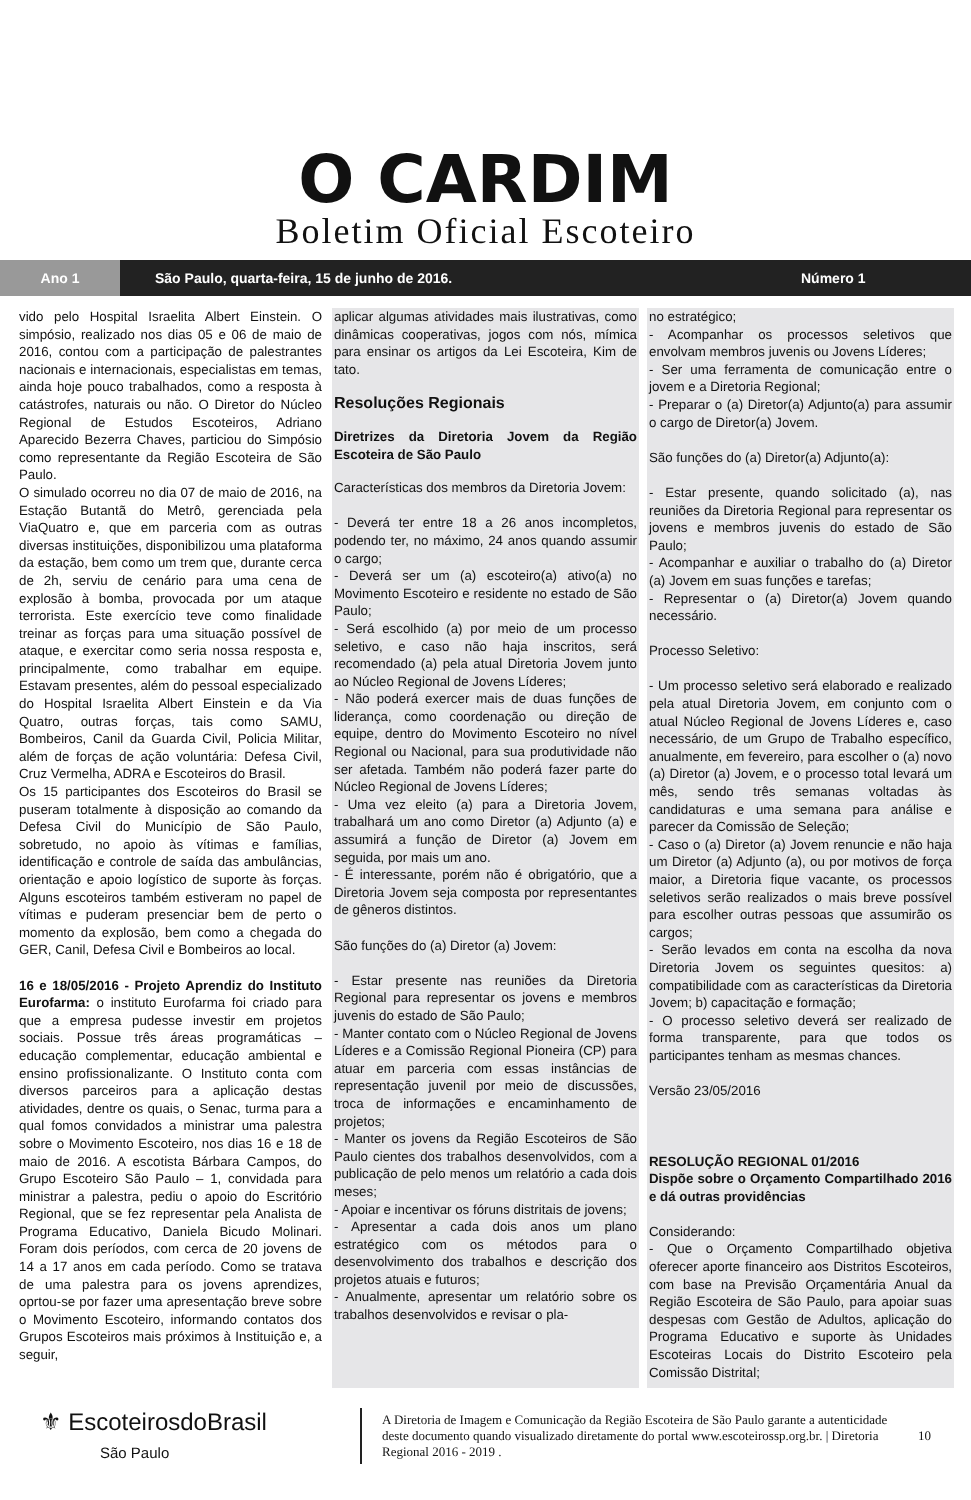O CARDIM
Boletim Oficial Escoteiro
Ano 1
São Paulo, quarta-feira, 15 de junho de 2016.
Número 1
vido pelo Hospital Israelita Albert Einstein. O simpósio, realizado nos dias 05 e 06 de maio de 2016, contou com a participação de palestrantes nacionais e internacionais, especialistas em temas, ainda hoje pouco trabalhados, como a resposta à catástrofes, naturais ou não. O Diretor do Núcleo Regional de Estudos Escoteiros, Adriano Aparecido Bezerra Chaves, particiou do Simpósio como representante da Região Escoteira de São Paulo.
O simulado ocorreu no dia 07 de maio de 2016, na Estação Butantã do Metrô, gerenciada pela ViaQuatro e, que em parceria com as outras diversas instituições, disponibilizou uma plataforma da estação, bem como um trem que, durante cerca de 2h, serviu de cenário para uma cena de explosão à bomba, provocada por um ataque terrorista. Este exercício teve como finalidade treinar as forças para uma situação possível de ataque, e exercitar como seria nossa resposta e, principalmente, como trabalhar em equipe. Estavam presentes, além do pessoal especializado do Hospital Israelita Albert Einstein e da Via Quatro, outras forças, tais como SAMU, Bombeiros, Canil da Guarda Civil, Policia Militar, além de forças de ação voluntária: Defesa Civil, Cruz Vermelha, ADRA e Escoteiros do Brasil.
Os 15 participantes dos Escoteiros do Brasil se puseram totalmente à disposição ao comando da Defesa Civil do Município de São Paulo, sobretudo, no apoio às vítimas e famílias, identificação e controle de saída das ambulâncias, orientação e apoio logístico de suporte às forças. Alguns escoteiros também estiveram no papel de vítimas e puderam presenciar bem de perto o momento da explosão, bem como a chegada do GER, Canil, Defesa Civil e Bombeiros ao local.
16 e 18/05/2016 - Projeto Aprendiz do Instituto Eurofarma: o instituto Eurofarma foi criado para que a empresa pudesse investir em projetos sociais. Possue três áreas programáticas – educação complementar, educação ambiental e ensino profissionalizante. O Instituto conta com diversos parceiros para a aplicação destas atividades, dentre os quais, o Senac, turma para a qual fomos convidados a ministrar uma palestra sobre o Movimento Escoteiro, nos dias 16 e 18 de maio de 2016. A escotista Bárbara Campos, do Grupo Escoteiro São Paulo – 1, convidada para ministrar a palestra, pediu o apoio do Escritório Regional, que se fez representar pela Analista de Programa Educativo, Daniela Bicudo Molinari. Foram dois períodos, com cerca de 20 jovens de 14 a 17 anos em cada período. Como se tratava de uma palestra para os jovens aprendizes, oprtou-se por fazer uma apresentação breve sobre o Movimento Escoteiro, informando contatos dos Grupos Escoteiros mais próximos à Instituição e, a seguir,
aplicar algumas atividades mais ilustrativas, como dinâmicas cooperativas, jogos com nós, mímica para ensinar os artigos da Lei Escoteira, Kim de tato.
Resoluções Regionais
Diretrizes da Diretoria Jovem da Região Escoteira de São Paulo
Características dos membros da Diretoria Jovem:
- Deverá ter entre 18 a 26 anos incompletos, podendo ter, no máximo, 24 anos quando assumir o cargo;
- Deverá ser um (a) escoteiro(a) ativo(a) no Movimento Escoteiro e residente no estado de São Paulo;
- Será escolhido (a) por meio de um processo seletivo, e caso não haja inscritos, será recomendado (a) pela atual Diretoria Jovem junto ao Núcleo Regional de Jovens Líderes;
- Não poderá exercer mais de duas funções de liderança, como coordenação ou direção de equipe, dentro do Movimento Escoteiro no nível Regional ou Nacional, para sua produtividade não ser afetada. Também não poderá fazer parte do Núcleo Regional de Jovens Líderes;
- Uma vez eleito (a) para a Diretoria Jovem, trabalhará um ano como Diretor (a) Adjunto (a) e assumirá a função de Diretor (a) Jovem em seguida, por mais um ano.
- É interessante, porém não é obrigatório, que a Diretoria Jovem seja composta por representantes de gêneros distintos.
São funções do (a) Diretor (a) Jovem:
- Estar presente nas reuniões da Diretoria Regional para representar os jovens e membros juvenis do estado de São Paulo;
- Manter contato com o Núcleo Regional de Jovens Líderes e a Comissão Regional Pioneira (CP) para atuar em parceria com essas instâncias de representação juvenil por meio de discussões, troca de informações e encaminhamento de projetos;
- Manter os jovens da Região Escoteiros de São Paulo cientes dos trabalhos desenvolvidos, com a publicação de pelo menos um relatório a cada dois meses;
- Apoiar e incentivar os fóruns distritais de jovens;
- Apresentar a cada dois anos um plano estratégico com os métodos para o desenvolvimento dos trabalhos e descrição dos projetos atuais e futuros;
- Anualmente, apresentar um relatório sobre os trabalhos desenvolvidos e revisar o pla-
no estratégico;
- Acompanhar os processos seletivos que envolvam membros juvenis ou Jovens Líderes;
- Ser uma ferramenta de comunicação entre o jovem e a Diretoria Regional;
- Preparar o (a) Diretor(a) Adjunto(a) para assumir o cargo de Diretor(a) Jovem.
São funções do (a) Diretor(a) Adjunto(a):
- Estar presente, quando solicitado (a), nas reuniões da Diretoria Regional para representar os jovens e membros juvenis do estado de São Paulo;
- Acompanhar e auxiliar o trabalho do (a) Diretor (a) Jovem em suas funções e tarefas;
- Representar o (a) Diretor(a) Jovem quando necessário.
Processo Seletivo:
- Um processo seletivo será elaborado e realizado pela atual Diretoria Jovem, em conjunto com o atual Núcleo Regional de Jovens Líderes e, caso necessário, de um Grupo de Trabalho específico, anualmente, em fevereiro, para escolher o (a) novo (a) Diretor (a) Jovem, e o processo total levará um mês, sendo três semanas voltadas às candidaturas e uma semana para análise e parecer da Comissão de Seleção;
- Caso o (a) Diretor (a) Jovem renuncie e não haja um Diretor (a) Adjunto (a), ou por motivos de força maior, a Diretoria fique vacante, os processos seletivos serão realizados o mais breve possível para escolher outras pessoas que assumirão os cargos;
- Serão levados em conta na escolha da nova Diretoria Jovem os seguintes quesitos: a) compatibilidade com as características da Diretoria Jovem; b) capacitação e formação;
- O processo seletivo deverá ser realizado de forma transparente, para que todos os participantes tenham as mesmas chances.
Versão 23/05/2016
RESOLUÇÃO REGIONAL 01/2016
Dispõe sobre o Orçamento Compartilhado 2016 e dá outras providências
Considerando:
- Que o Orçamento Compartilhado objetiva oferecer aporte financeiro aos Distritos Escoteiros, com base na Previsão Orçamentária Anual da Região Escoteira de São Paulo, para apoiar suas despesas com Gestão de Adultos, aplicação do Programa Educativo e suporte às Unidades Escoteiras Locais do Distrito Escoteiro pela Comissão Distrital;
⚜ EscoteirosdoBrasil
São Paulo
A Diretoria de Imagem e Comunicação da Região Escoteira de São Paulo garante a autenticidade deste documento quando visualizado diretamente do portal www.escoteirossp.org.br. | Diretoria Regional 2016 - 2019 .
10